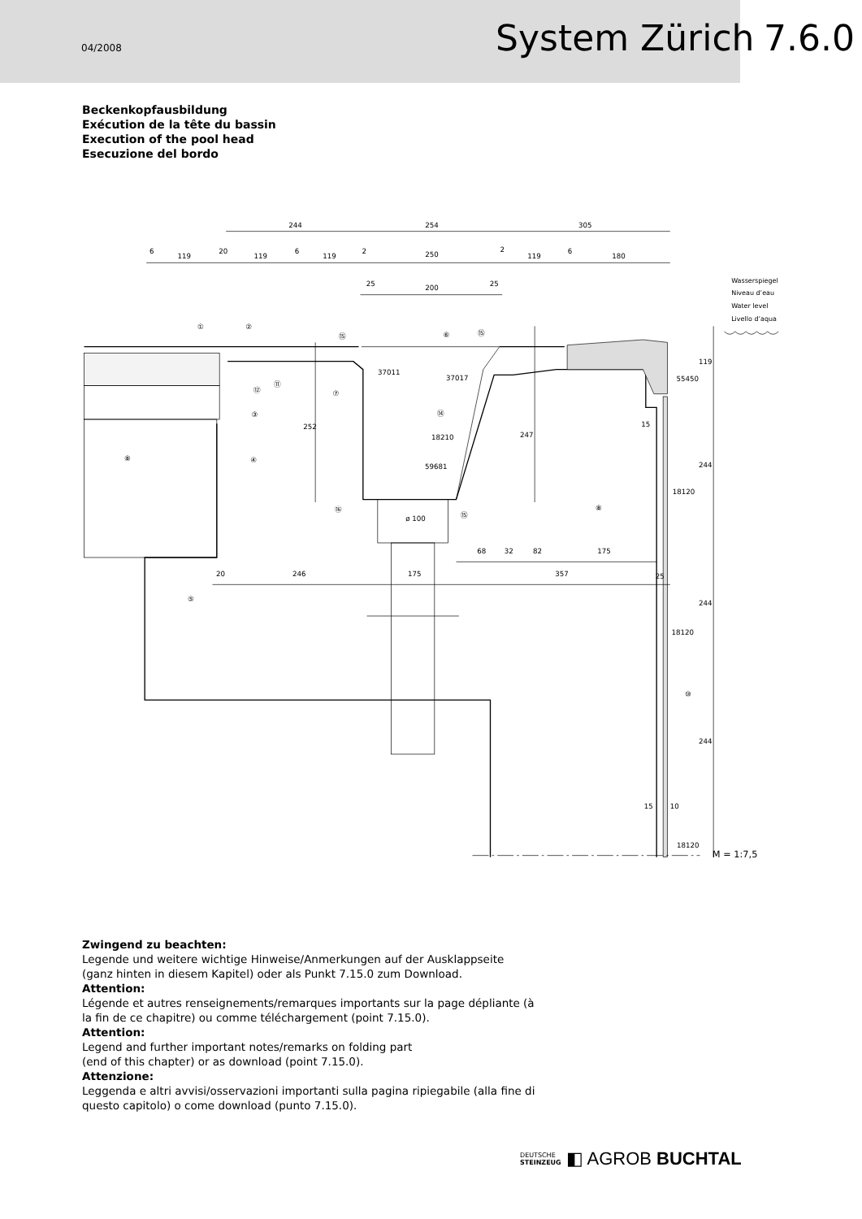04/2008
System Zürich
7.6.0
Beckenkopfausbildung
Exécution de la tête du bassin
Execution of the pool head
Esecuzione del bordo
244
254
305
6
119
20
119
6
119
2
250
2
119
6
180
25
200
25
①
②
⑮
⑥
⑮
37011
37017
18210
59681
ø 100
55450
18120
18120
18120
⑫
⑪
⑦
③
⑭
⑧
④
⑯
⑮
⑧
⑤
⑩
68
32
82
175
20
246
175
357
25
252
247
244
244
244
119
15
15
10
Wasserspiegel
Niveau d’eau
Water level
Livello d’aqua
M = 1:7,5
Zwingend zu beachten:
Legende und weitere wichtige Hinweise/Anmerkungen auf der Ausklappseite (ganz hinten in diesem Kapitel) oder als Punkt 7.15.0 zum Download.
Attention:
Légende et autres renseignements/remarques importants sur la page dépliante (à la fin de ce chapitre) ou comme téléchargement (point 7.15.0).
Attention:
Legend and further important notes/remarks on folding part
(end of this chapter) or as download (point 7.15.0).
Attenzione:
Leggenda e altri avvisi/osservazioni importanti sulla pagina ripiegabile (alla fine di questo capitolo) o come download (punto 7.15.0).
DEUTSCHE
STEINZEUG
◧ AGROB BUCHTAL